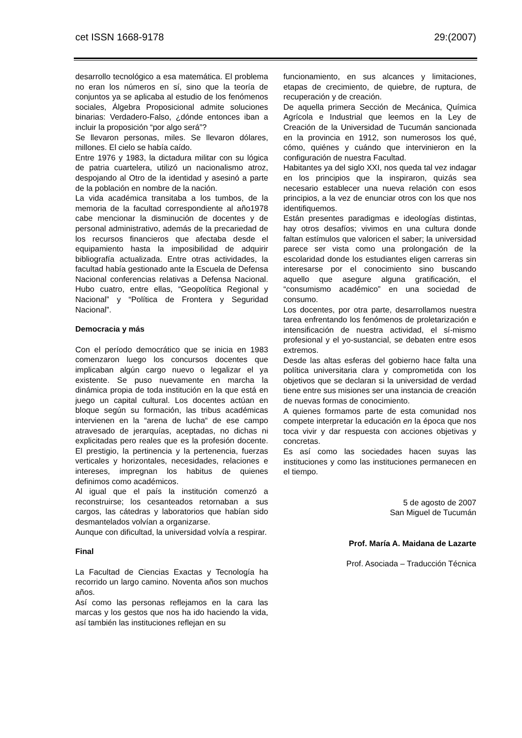cet ISSN 1668-9178 29:(2007)
desarrollo tecnológico a esa matemática. El problema no eran los números en sí, sino que la teoría de conjuntos ya se aplicaba al estudio de los fenómenos sociales, Álgebra Proposicional admite soluciones binarias: Verdadero-Falso, ¿dónde entonces iban a incluir la proposición “por algo será”?
Se llevaron personas, miles. Se llevaron dólares, millones. El cielo se había caído.
Entre 1976 y 1983, la dictadura militar con su lógica de patria cuartelera, utilizó un nacionalismo atroz, despojando al Otro de la identidad y asesinó a parte de la población en nombre de la nación.
La vida académica transitaba a los tumbos, de la memoria de la facultad correspondiente al año1978 cabe mencionar la disminución de docentes y de personal administrativo, además de la precariedad de los recursos financieros que afectaba desde el equipamiento hasta la imposibilidad de adquirir bibliografía actualizada. Entre otras actividades, la facultad había gestionado ante la Escuela de Defensa Nacional conferencias relativas a Defensa Nacional. Hubo cuatro, entre ellas, “Geopolítica Regional y Nacional” y “Política de Frontera y Seguridad Nacional”.
Democracia y más
Con el período democrático que se inicia en 1983 comenzaron luego los concursos docentes que implicaban algún cargo nuevo o legalizar el ya existente. Se puso nuevamente en marcha la dinámica propia de toda institución en la que está en juego un capital cultural. Los docentes actúan en bloque según su formación, las tribus académicas intervienen en la “arena de lucha“ de ese campo atravesado de jerarquías, aceptadas, no dichas ni explicitadas pero reales que es la profesión docente. El prestigio, la pertinencia y la pertenencia, fuerzas verticales y horizontales, necesidades, relaciones e intereses, impregnan los habitus de quienes definimos como académicos.
Al igual que el país la institución comenzó a reconstruirse; los cesanteados retornaban a sus cargos, las cátedras y laboratorios que habían sido desmantelados volvían a organizarse.
Aunque con dificultad, la universidad volvía a respirar.
Final
La Facultad de Ciencias Exactas y Tecnología ha recorrido un largo camino. Noventa años son muchos años.
Así como las personas reflejamos en la cara las marcas y los gestos que nos ha ido haciendo la vida, así también las instituciones reflejan en su
funcionamiento, en sus alcances y limitaciones, etapas de crecimiento, de quiebre, de ruptura, de recuperación y de creación.
De aquella primera Sección de Mecánica, Química Agrícola e Industrial que leemos en la Ley de Creación de la Universidad de Tucumán sancionada en la provincia en 1912, son numerosos los qué, cómo, quiénes y cuándo que intervinieron en la configuración de nuestra Facultad.
Habitantes ya del siglo XXI, nos queda tal vez indagar en los principios que la inspiraron, quizás sea necesario establecer una nueva relación con esos principios, a la vez de enunciar otros con los que nos identifiquemos.
Están presentes paradigmas e ideologías distintas, hay otros desafíos; vivimos en una cultura donde faltan estímulos que valoricen el saber; la universidad parece ser vista como una prolongación de la escolaridad donde los estudiantes eligen carreras sin interesarse por el conocimiento sino buscando aquello que asegure alguna gratificación, el “consumismo académico” en una sociedad de consumo.
Los docentes, por otra parte, desarrollamos nuestra tarea enfrentando los fenómenos de proletarización e intensificación de nuestra actividad, el sí-mismo profesional y el yo-sustancial, se debaten entre esos extremos.
Desde las altas esferas del gobierno hace falta una política universitaria clara y comprometida con los objetivos que se declaran si la universidad de verdad tiene entre sus misiones ser una instancia de creación de nuevas formas de conocimiento.
A quienes formamos parte de esta comunidad nos compete interpretar la educación en la época que nos toca vivir y dar respuesta con acciones objetivas y concretas.
Es así como las sociedades hacen suyas las instituciones y como las instituciones permanecen en el tiempo.
5 de agosto de 2007
San Miguel de Tucumán
Prof. María A. Maidana de Lazarte
Prof. Asociada – Traducción Técnica